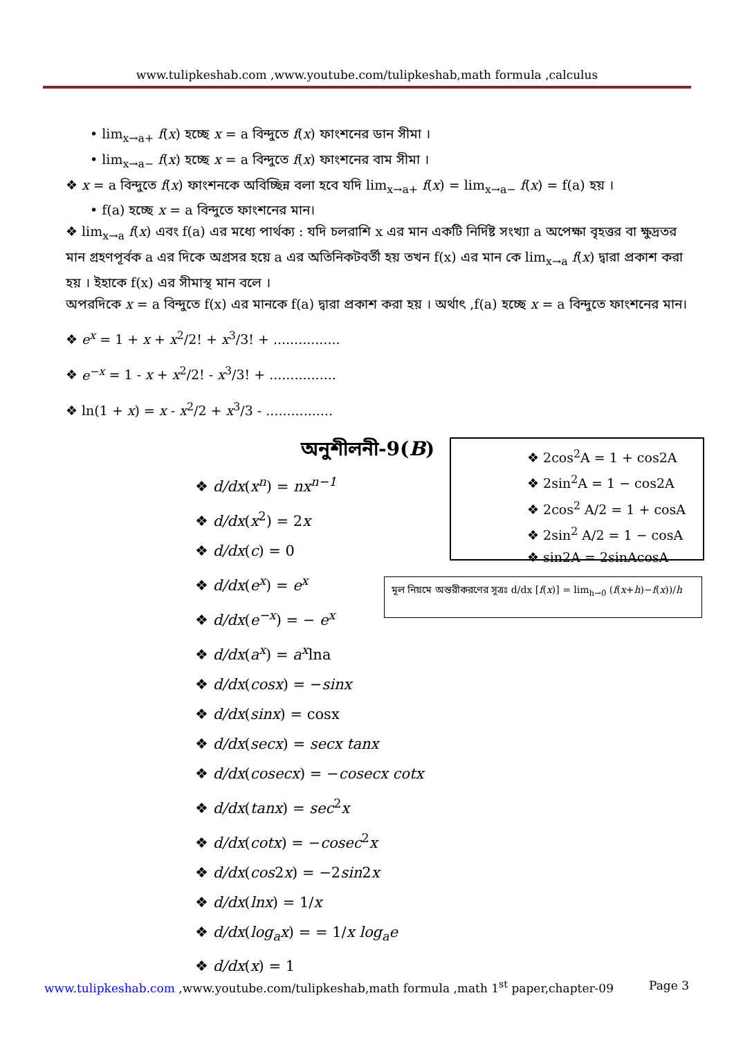www.tulipkeshab.com ,www.youtube.com/tulipkeshab,math formula ,calculus
• lim<sub>x→a+</sub> f(x) হচ্ছে x = a বিন্দুতে f(x) ফাংশনের ডান সীমা ।
• lim<sub>x→a−</sub> f(x) হচ্ছে x = a বিন্দুতে f(x) ফাংশনের বাম সীমা ।
❖ x = a বিন্দুতে f(x) ফাংশনকে অবিচ্ছিন্ন বলা হবে যদি lim<sub>x→a+</sub> f(x) = lim<sub>x→a−</sub> f(x) = f(a) হয় ।
• f(a) হচ্ছে x = a বিন্দুতে ফাংশনের মান।
❖ lim<sub>x→a</sub> f(x) এবং f(a) এর মধ্যে পার্থক্য : যদি চলরাশি x এর মান একটি নির্দিষ্ট সংখ্যা a অপেক্ষা বৃহত্তর বা ক্ষুদ্রতর মান গ্রহণপূর্বক a এর দিকে অগ্রসর হয়ে a এর অতিনিকটবর্তী হয় তখন f(x) এর মান কে lim<sub>x→a</sub> f(x) দ্বারা প্রকাশ করা হয় । ইহাকে f(x) এর সীমাস্থ মান বলে ।
অপরদিকে x = a বিন্দুতে f(x) এর মানকে f(a) দ্বারা প্রকাশ করা হয় । অর্থাৎ ,f(a) হচ্ছে x = a বিন্দুতে ফাংশনের মান।
❖ e<sup>x</sup> = 1 + x + x<sup>2</sup>/2! + x<sup>3</sup>/3! + ................
❖ e<sup>−x</sup> = 1 - x + x<sup>2</sup>/2! - x<sup>3</sup>/3! + ................
❖ ln(1 + x) = x - x<sup>2</sup>/2 + x<sup>3</sup>/3 - ................
অনুশীলনী-9(B)
❖ 2cos<sup>2</sup>A = 1 + cos2A
❖ 2sin<sup>2</sup>A = 1 − cos2A
❖ 2cos<sup>2</sup> A/2 = 1 + cosA
❖ 2sin<sup>2</sup> A/2 = 1 − cosA
❖ sin2A = 2sinAcosA
মূল নিয়মে অন্তরীকরণের সূত্রঃ d/dx [f(x)] = lim<sub>h→0</sub> (f(x+h)−f(x))/h
❖ d/dx(x<sup>n</sup>) = nx<sup>n−1</sup>
❖ d/dx(x<sup>2</sup>) = 2x
❖ d/dx(c) = 0
❖ d/dx(e<sup>x</sup>) = e<sup>x</sup>
❖ d/dx(e<sup>−x</sup>) = − e<sup>x</sup>
❖ d/dx(a<sup>x</sup>) = a<sup>x</sup>lna
❖ d/dx(cosx) = −sinx
❖ d/dx(sinx) = cosx
❖ d/dx(secx) = secx tanx
❖ d/dx(cosecx) = −cosecx cotx
❖ d/dx(tanx) = sec<sup>2</sup>x
❖ d/dx(cotx) = −cosec<sup>2</sup>x
❖ d/dx(cos2x) = −2sin2x
❖ d/dx(lnx) = 1/x
❖ d/dx(log<sub>a</sub>x) = = 1/x log<sub>a</sub>e
❖ d/dx(x) = 1
www.tulipkeshab.com ,www.youtube.com/tulipkeshab,math formula ,math 1<sup>st</sup> paper,chapter-09 Page 3